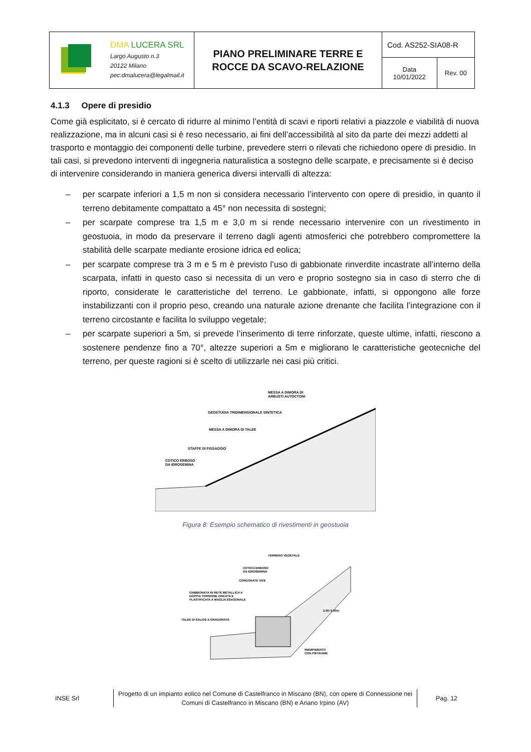| DMA LUCERA SRL Largo Augusto n.3 20122 Milano pec:dmalucera@legalmail.it | PIANO PRELIMINARE TERRE E ROCCE DA SCAVO-RELAZIONE | Cod. AS252-SIA08-R | |
| | | Data 10/01/2022 | Rev. 00 |
4.1.3 Opere di presidio
Come già esplicitato, si è cercato di ridurre al minimo l’entità di scavi e riporti relativi a piazzole e viabilità di nuova realizzazione, ma in alcuni casi si è reso necessario, ai fini dell’accessibilità al sito da parte dei mezzi addetti al trasporto e montaggio dei componenti delle turbine, prevedere sterri o rilevati che richiedono opere di presidio. In tali casi, si prevedono interventi di ingegneria naturalistica a sostegno delle scarpate, e precisamente si è deciso di intervenire considerando in maniera generica diversi intervalli di altezza:
– per scarpate inferiori a 1,5 m non si considera necessario l’intervento con opere di presidio, in quanto il terreno debitamente compattato a 45° non necessita di sostegni;
– per scarpate comprese tra 1,5 m e 3,0 m si rende necessario intervenire con un rivestimento in geostuoia, in modo da preservare il terreno dagli agenti atmosferici che potrebbero compromettere la stabilità delle scarpate mediante erosione idrica ed eolica;
– per scarpate comprese tra 3 m e 5 m è previsto l’uso di gabbionate rinverdite incastrate all’interno della scarpata, infatti in questo caso si necessita di un vero e proprio sostegno sia in caso di sterro che di riporto, considerate le caratteristiche del terreno. Le gabbionate, infatti, si oppongono alle forze instabilizzanti con il proprio peso, creando una naturale azione drenante che facilita l’integrazione con il terreno circostante e facilita lo sviluppo vegetale;
– per scarpate superiori a 5m, si prevede l’inserimento di terre rinforzate, queste ultime, infatti, riescono a sostenere pendenze fino a 70°, altezze superiori a 5m e migliorano le caratteristiche geotecniche del terreno, per queste ragioni si è scelto di utilizzarle nei casi più critici.
MESSA A DIMORA DI
ARBUSTI AUTOCTONI
GEOSTUOIA TRIDIMENSIONALE SINTETICA
MESSA A DIMORA DI TALEE
STAFFE DI FISSAGGIO
COTICO ERBOSO
DA IDROSEMINA
Figura 8: Esempio schematico di rivestimenti in geostuoia
TERRENO VEGETALE
COTICO ERBOSO
DA IDROSEMINA
CORDONATE VIVE
GABBIONATA IN RETE METALLICA A
DOPPIA TORSIONE ZINCATA E
PLASTIFICATA A MAGLIA ESAGONALE
TALEE DI SALICE A GRADONATA
RIEMPIMENTO
CON PIETRAME
2.00÷3.00m
INSE Srl
Progetto di un impianto eolico nel Comune di Castelfranco in Miscano (BN), con opere di Connessione nei Comuni di Castelfranco in Miscano (BN) e Ariano Irpino (AV)
Pag. 12